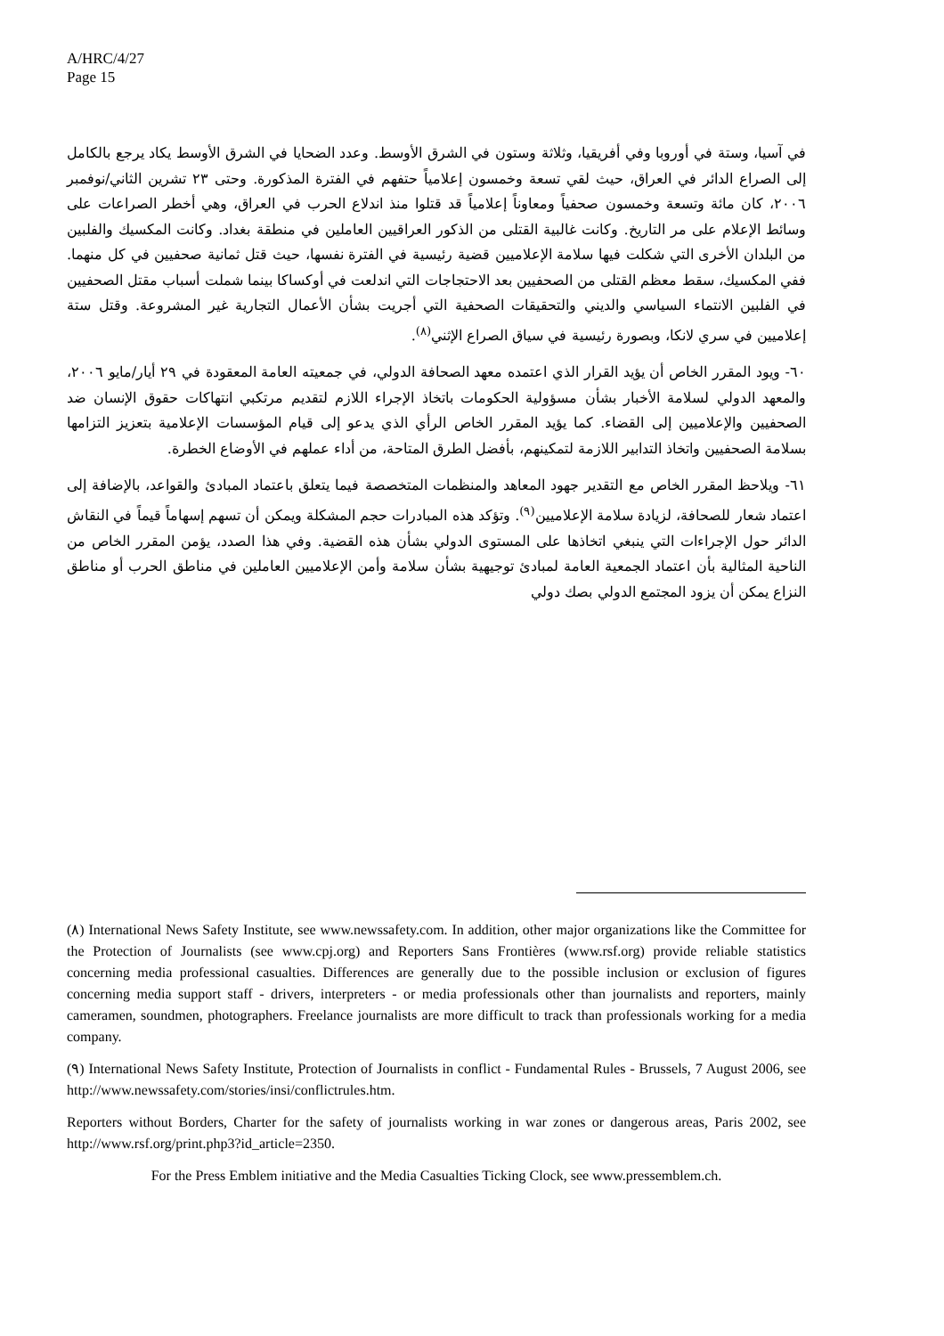A/HRC/4/27
Page 15
في آسيا، وستة في أوروبا وفي أفريقيا، وثلاثة وستون في الشرق الأوسط. وعدد الضحايا في الشرق الأوسط يكاد يرجع بالكامل إلى الصراع الدائر في العراق، حيث لقي تسعة وخمسون إعلامياً حتفهم في الفترة المذكورة. وحتى ٢٣ تشرين الثاني/نوفمبر ٢٠٠٦، كان مائة وتسعة وخمسون صحفياً ومعاوناً إعلامياً قد قتلوا منذ اندلاع الحرب في العراق، وهي أخطر الصراعات على وسائط الإعلام على مر التاريخ. وكانت غالبية القتلى من الذكور العراقيين العاملين في منطقة بغداد. وكانت المكسيك والفلبين من البلدان الأخرى التي شكلت فيها سلامة الإعلاميين قضية رئيسية في الفترة نفسها، حيث قتل ثمانية صحفيين في كل منهما. ففي المكسيك، سقط معظم القتلى من الصحفيين بعد الاحتجاجات التي اندلعت في أوكساكا بينما شملت أسباب مقتل الصحفيين في الفلبين الانتماء السياسي والديني والتحقيقات الصحفية التي أجريت بشأن الأعمال التجارية غير المشروعة. وقتل ستة إعلاميين في سري لانكا، وبصورة رئيسية في سياق الصراع الإثني<sup>(٨)</sup>.
٦٠- ويود المقرر الخاص أن يؤيد القرار الذي اعتمده معهد الصحافة الدولي، في جمعيته العامة المعقودة في ٢٩ أيار/مايو ٢٠٠٦، والمعهد الدولي لسلامة الأخبار بشأن مسؤولية الحكومات باتخاذ الإجراء اللازم لتقديم مرتكبي انتهاكات حقوق الإنسان ضد الصحفيين والإعلاميين إلى القضاء. كما يؤيد المقرر الخاص الرأي الذي يدعو إلى قيام المؤسسات الإعلامية بتعزيز التزامها بسلامة الصحفيين واتخاذ التدابير اللازمة لتمكينهم، بأفضل الطرق المتاحة، من أداء عملهم في الأوضاع الخطرة.
٦١- ويلاحظ المقرر الخاص مع التقدير جهود المعاهد والمنظمات المتخصصة فيما يتعلق باعتماد المبادئ والقواعد، بالإضافة إلى اعتماد شعار للصحافة، لزيادة سلامة الإعلاميين<sup>(٩)</sup>. وتؤكد هذه المبادرات حجم المشكلة ويمكن أن تسهم إسهاماً قيماً في النقاش الدائر حول الإجراءات التي ينبغي اتخاذها على المستوى الدولي بشأن هذه القضية. وفي هذا الصدد، يؤمن المقرر الخاص من الناحية المثالية بأن اعتماد الجمعية العامة لمبادئ توجيهية بشأن سلامة وأمن الإعلاميين العاملين في مناطق الحرب أو مناطق النزاع يمكن أن يزود المجتمع الدولي بصك دولي
(٨) International News Safety Institute, see www.newssafety.com. In addition, other major organizations like the Committee for the Protection of Journalists (see www.cpj.org) and Reporters Sans Frontières (www.rsf.org) provide reliable statistics concerning media professional casualties. Differences are generally due to the possible inclusion or exclusion of figures concerning media support staff - drivers, interpreters - or media professionals other than journalists and reporters, mainly cameramen, soundmen, photographers. Freelance journalists are more difficult to track than professionals working for a media company.
(٩) International News Safety Institute, Protection of Journalists in conflict - Fundamental Rules - Brussels, 7 August 2006, see http://www.newssafety.com/stories/insi/conflictrules.htm.
Reporters without Borders, Charter for the safety of journalists working in war zones or dangerous areas, Paris 2002, see http://www.rsf.org/print.php3?id_article=2350.
For the Press Emblem initiative and the Media Casualties Ticking Clock, see www.pressemblem.ch.